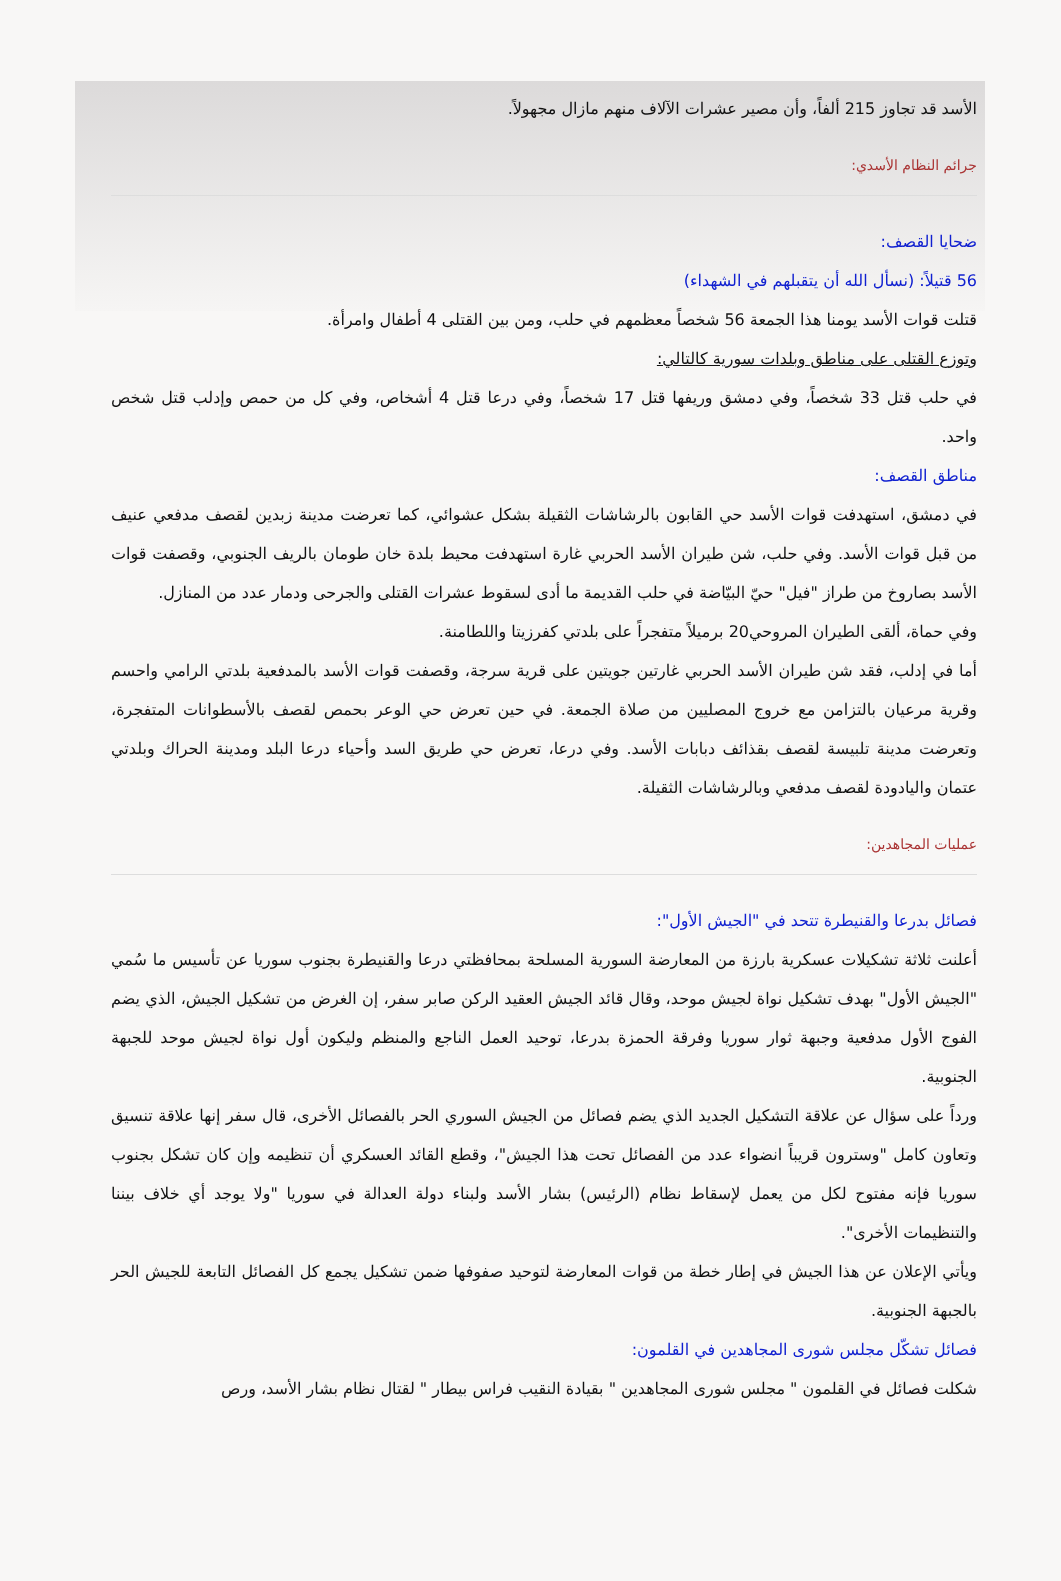الأسد قد تجاوز 215 ألفاً، وأن مصير عشرات الآلاف منهم مازال مجهولاً.
جرائم النظام الأسدي:
ضحايا القصف:
56 قتيلاً: (نسأل الله أن يتقبلهم في الشهداء)
قتلت قوات الأسد يومنا هذا الجمعة 56 شخصاً معظمهم في حلب، ومن بين القتلى 4 أطفال وامرأة.
وتوزع القتلى على مناطق وبلدات سورية كالتالي:
في حلب قتل 33 شخصاً، وفي دمشق وريفها قتل 17 شخصاً، وفي درعا قتل 4 أشخاص، وفي كل من حمص وإدلب قتل شخص واحد.
مناطق القصف:
في دمشق، استهدفت قوات الأسد حي القابون بالرشاشات الثقيلة بشكل عشوائي، كما تعرضت مدينة زبدين لقصف مدفعي عنيف من قبل قوات الأسد. وفي حلب، شن طيران الأسد الحربي غارة استهدفت محيط بلدة خان طومان بالريف الجنوبي، وقصفت قوات الأسد بصاروخ من طراز "فيل" حيّ البيّاضة في حلب القديمة ما أدى لسقوط عشرات القتلى والجرحى ودمار عدد من المنازل.
وفي حماة، ألقى الطيران المروحي20 برميلاً متفجراً على بلدتي كفرزيتا واللطامنة.
أما في إدلب، فقد شن طيران الأسد الحربي غارتين جويتين على قرية سرجة، وقصفت قوات الأسد بالمدفعية بلدتي الرامي واحسم وقرية مرعيان بالتزامن مع خروج المصليين من صلاة الجمعة. في حين تعرض حي الوعر بحمص لقصف بالأسطوانات المتفجرة، وتعرضت مدينة تلبيسة لقصف بقذائف دبابات الأسد. وفي درعا، تعرض حي طريق السد وأحياء درعا البلد ومدينة الحراك وبلدتي عتمان واليادودة لقصف مدفعي وبالرشاشات الثقيلة.
عمليات المجاهدين:
فصائل بدرعا والقنيطرة تتحد في "الجيش الأول":
أعلنت ثلاثة تشكيلات عسكرية بارزة من المعارضة السورية المسلحة بمحافظتي درعا والقنيطرة بجنوب سوريا عن تأسيس ما سُمي "الجيش الأول" بهدف تشكيل نواة لجيش موحد، وقال قائد الجيش العقيد الركن صابر سفر، إن الغرض من تشكيل الجيش، الذي يضم الفوج الأول مدفعية وجبهة ثوار سوريا وفرقة الحمزة بدرعا، توحيد العمل الناجع والمنظم وليكون أول نواة لجيش موحد للجبهة الجنوبية.
ورداً على سؤال عن علاقة التشكيل الجديد الذي يضم فصائل من الجيش السوري الحر بالفصائل الأخرى، قال سفر إنها علاقة تنسيق وتعاون كامل "وسترون قريباً انضواء عدد من الفصائل تحت هذا الجيش"، وقطع القائد العسكري أن تنظيمه وإن كان تشكل بجنوب سوريا فإنه مفتوح لكل من يعمل لإسقاط نظام (الرئيس) بشار الأسد ولبناء دولة العدالة في سوريا "ولا يوجد أي خلاف بيننا والتنظيمات الأخرى".
ويأتي الإعلان عن هذا الجيش في إطار خطة من قوات المعارضة لتوحيد صفوفها ضمن تشكيل يجمع كل الفصائل التابعة للجيش الحر بالجبهة الجنوبية.
فصائل تشكّل مجلس شورى المجاهدين في القلمون:
شكلت فصائل في القلمون " مجلس شورى المجاهدين " بقيادة النقيب فراس بيطار " لقتال نظام بشار الأسد، ورص